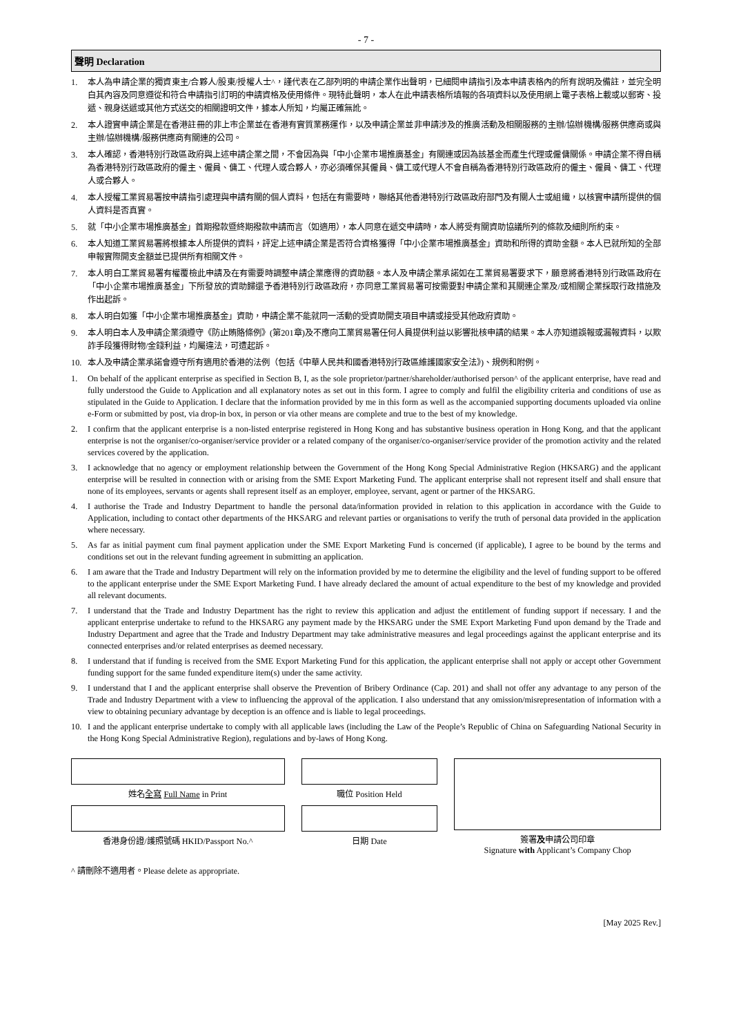- 7 -
聲明 Declaration
1. 本人為申請企業的獨資東主/合夥人/股東/授權人士^，謹代表在乙部列明的申請企業作出聲明，已細閱申請指引及本申請表格內的所有說明及備註，並完全明白其內容及同意遵從和符合申請指引訂明的申請資格及使用條件。現特此聲明，本人在此申請表格所填報的各項資料以及使用網上電子表格上載或以郵寄、投遞、親身送遞或其他方式送交的相關證明文件，據本人所知，均屬正確無訛。
2. 本人證實申請企業是在香港註冊的非上市企業並在香港有實質業務運作，以及申請企業並非申請涉及的推廣活動及相關服務的主辦/協辦機構/服務供應商或與主辦/協辦機構/服務供應商有關連的公司。
3. 本人確認，香港特別行政區政府與上述申請企業之間，不會因為與「中小企業市場推廣基金」有關連或因為該基金而產生代理或僱傭關係。申請企業不得自稱為香港特別行政區政府的僱主、僱員、傭工、代理人或合夥人，亦必須確保其僱員、傭工或代理人不會自稱為香港特別行政區政府的僱主、僱員、傭工、代理人或合夥人。
4. 本人授權工業貿易署按申請指引處理與申請有關的個人資料，包括在有需要時，聯絡其他香港特別行政區政府部門及有關人士或組織，以核實申請所提供的個人資料是否真實。
5. 就「中小企業市場推廣基金」首期撥款暨終期撥款申請而言（如適用），本人同意在遞交申請時，本人將受有關資助協議所列的條款及細則所約束。
6. 本人知道工業貿易署將根據本人所提供的資料，評定上述申請企業是否符合資格獲得「中小企業市場推廣基金」資助和所得的資助金額。本人已就所知的全部申報實際開支金額並已提供所有相關文件。
7. 本人明白工業貿易署有權覆檢此申請及在有需要時調整申請企業應得的資助額。本人及申請企業承諾如在工業貿易署要求下，願意將香港特別行政區政府在「中小企業市場推廣基金」下所發放的資助歸還予香港特別行政區政府，亦同意工業貿易署可按需要對申請企業和其關連企業及/或相關企業採取行政措施及作出起訴。
8. 本人明白如獲「中小企業市場推廣基金」資助，申請企業不能就同一活動的受資助開支項目申請或接受其他政府資助。
9. 本人明白本人及申請企業須遵守《防止賄賂條例》(第201章)及不應向工業貿易署任何人員提供利益以影響批核申請的結果。本人亦知道誤報或漏報資料，以欺詐手段獲得財物/金錢利益，均屬違法，可遭起訴。
10. 本人及申請企業承諾會遵守所有適用於香港的法例（包括《中華人民共和國香港特別行政區維護國家安全法》)、規例和附例。
1. On behalf of the applicant enterprise as specified in Section B, I, as the sole proprietor/partner/shareholder/authorised person^ of the applicant enterprise, have read and fully understood the Guide to Application and all explanatory notes as set out in this form. I agree to comply and fulfil the eligibility criteria and conditions of use as stipulated in the Guide to Application. I declare that the information provided by me in this form as well as the accompanied supporting documents uploaded via online e-Form or submitted by post, via drop-in box, in person or via other means are complete and true to the best of my knowledge.
2. I confirm that the applicant enterprise is a non-listed enterprise registered in Hong Kong and has substantive business operation in Hong Kong, and that the applicant enterprise is not the organiser/co-organiser/service provider or a related company of the organiser/co-organiser/service provider of the promotion activity and the related services covered by the application.
3. I acknowledge that no agency or employment relationship between the Government of the Hong Kong Special Administrative Region (HKSARG) and the applicant enterprise will be resulted in connection with or arising from the SME Export Marketing Fund. The applicant enterprise shall not represent itself and shall ensure that none of its employees, servants or agents shall represent itself as an employer, employee, servant, agent or partner of the HKSARG.
4. I authorise the Trade and Industry Department to handle the personal data/information provided in relation to this application in accordance with the Guide to Application, including to contact other departments of the HKSARG and relevant parties or organisations to verify the truth of personal data provided in the application where necessary.
5. As far as initial payment cum final payment application under the SME Export Marketing Fund is concerned (if applicable), I agree to be bound by the terms and conditions set out in the relevant funding agreement in submitting an application.
6. I am aware that the Trade and Industry Department will rely on the information provided by me to determine the eligibility and the level of funding support to be offered to the applicant enterprise under the SME Export Marketing Fund. I have already declared the amount of actual expenditure to the best of my knowledge and provided all relevant documents.
7. I understand that the Trade and Industry Department has the right to review this application and adjust the entitlement of funding support if necessary. I and the applicant enterprise undertake to refund to the HKSARG any payment made by the HKSARG under the SME Export Marketing Fund upon demand by the Trade and Industry Department and agree that the Trade and Industry Department may take administrative measures and legal proceedings against the applicant enterprise and its connected enterprises and/or related enterprises as deemed necessary.
8. I understand that if funding is received from the SME Export Marketing Fund for this application, the applicant enterprise shall not apply or accept other Government funding support for the same funded expenditure item(s) under the same activity.
9. I understand that I and the applicant enterprise shall observe the Prevention of Bribery Ordinance (Cap. 201) and shall not offer any advantage to any person of the Trade and Industry Department with a view to influencing the approval of the application. I also understand that any omission/misrepresentation of information with a view to obtaining pecuniary advantage by deception is an offence and is liable to legal proceedings.
10. I and the applicant enterprise undertake to comply with all applicable laws (including the Law of the People’s Republic of China on Safeguarding National Security in the Hong Kong Special Administrative Region), regulations and by-laws of Hong Kong.
姓名全寫 Full Name in Print
香港身份證/護照號碼 HKID/Passport No.^
職位 Position Held
日期 Date
簽署及申請公司印章
Signature with Applicant’s Company Chop
^ 請刪除不適用者。Please delete as appropriate.
[May 2025 Rev.]